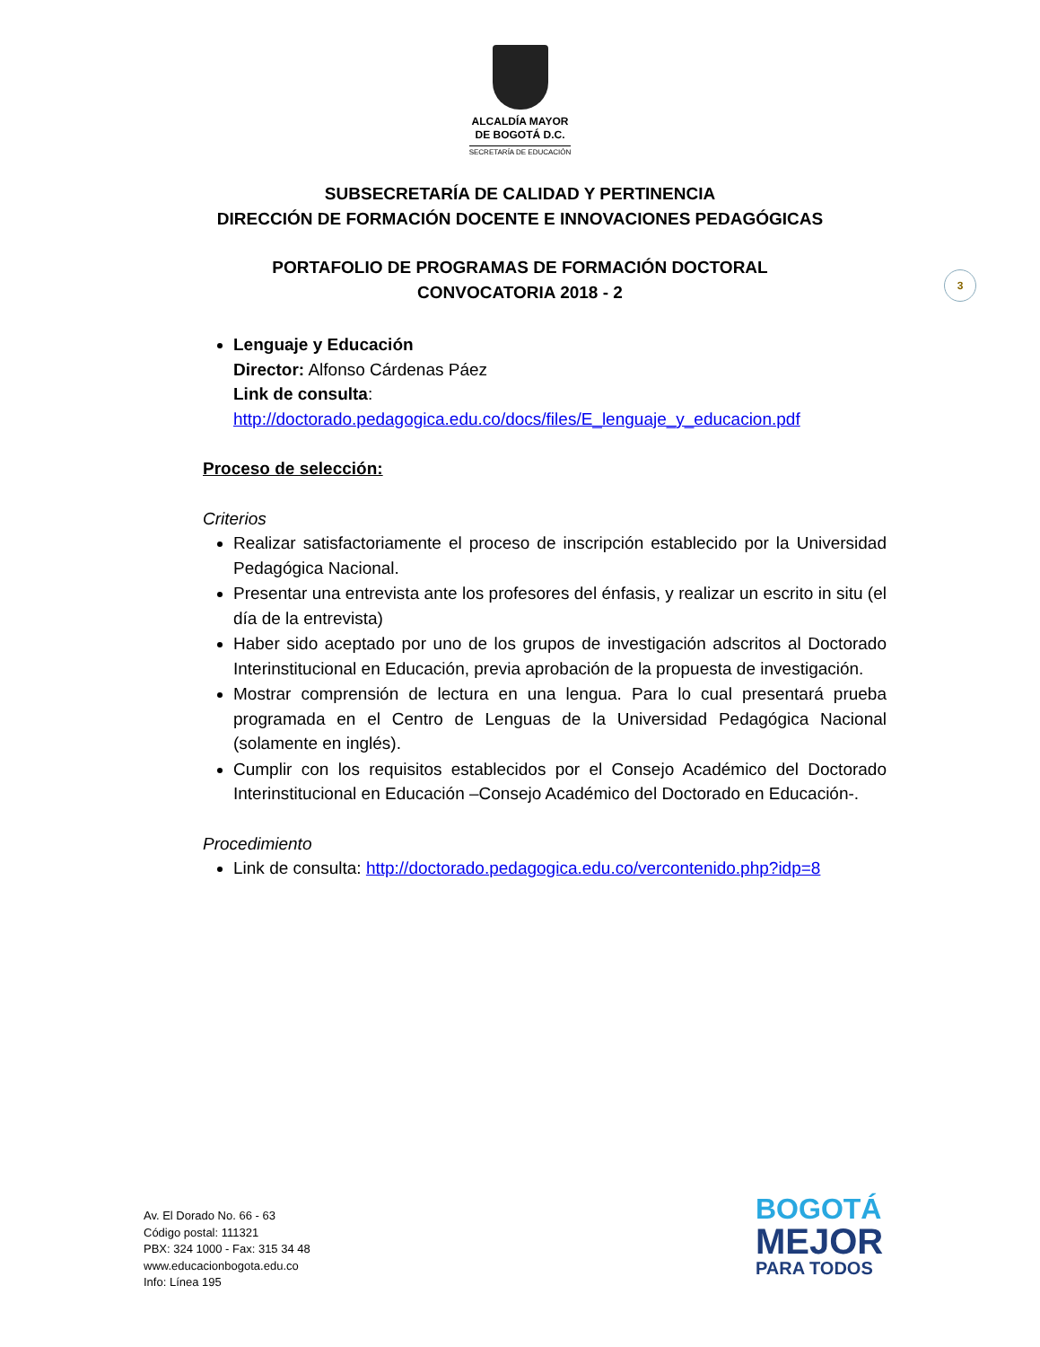ALCALDÍA MAYOR
DE BOGOTÁ D.C.
SECRETARÍA DE EDUCACIÓN
SUBSECRETARÍA DE CALIDAD Y PERTINENCIA
DIRECCIÓN DE FORMACIÓN DOCENTE E INNOVACIONES PEDAGÓGICAS
PORTAFOLIO DE PROGRAMAS DE FORMACIÓN DOCTORAL
CONVOCATORIA 2018 - 2
3
Lenguaje y Educación
Director: Alfonso Cárdenas Páez
Link de consulta:
http://doctorado.pedagogica.edu.co/docs/files/E_lenguaje_y_educacion.pdf
Proceso de selección:
Criterios
Realizar satisfactoriamente el proceso de inscripción establecido por la Universidad Pedagógica Nacional.
Presentar una entrevista ante los profesores del énfasis, y realizar un escrito in situ (el día de la entrevista)
Haber sido aceptado por uno de los grupos de investigación adscritos al Doctorado Interinstitucional en Educación, previa aprobación de la propuesta de investigación.
Mostrar comprensión de lectura en una lengua. Para lo cual presentará prueba programada en el Centro de Lenguas de la Universidad Pedagógica Nacional (solamente en inglés).
Cumplir con los requisitos establecidos por el Consejo Académico del Doctorado Interinstitucional en Educación –Consejo Académico del Doctorado en Educación-.
Procedimiento
Link de consulta: http://doctorado.pedagogica.edu.co/vercontenido.php?idp=8
Av. El Dorado No. 66 - 63
Código postal: 111321
PBX: 324 1000 - Fax: 315 34 48
www.educacionbogota.edu.co
Info: Línea 195
BOGOTÁ
MEJOR
PARA TODOS